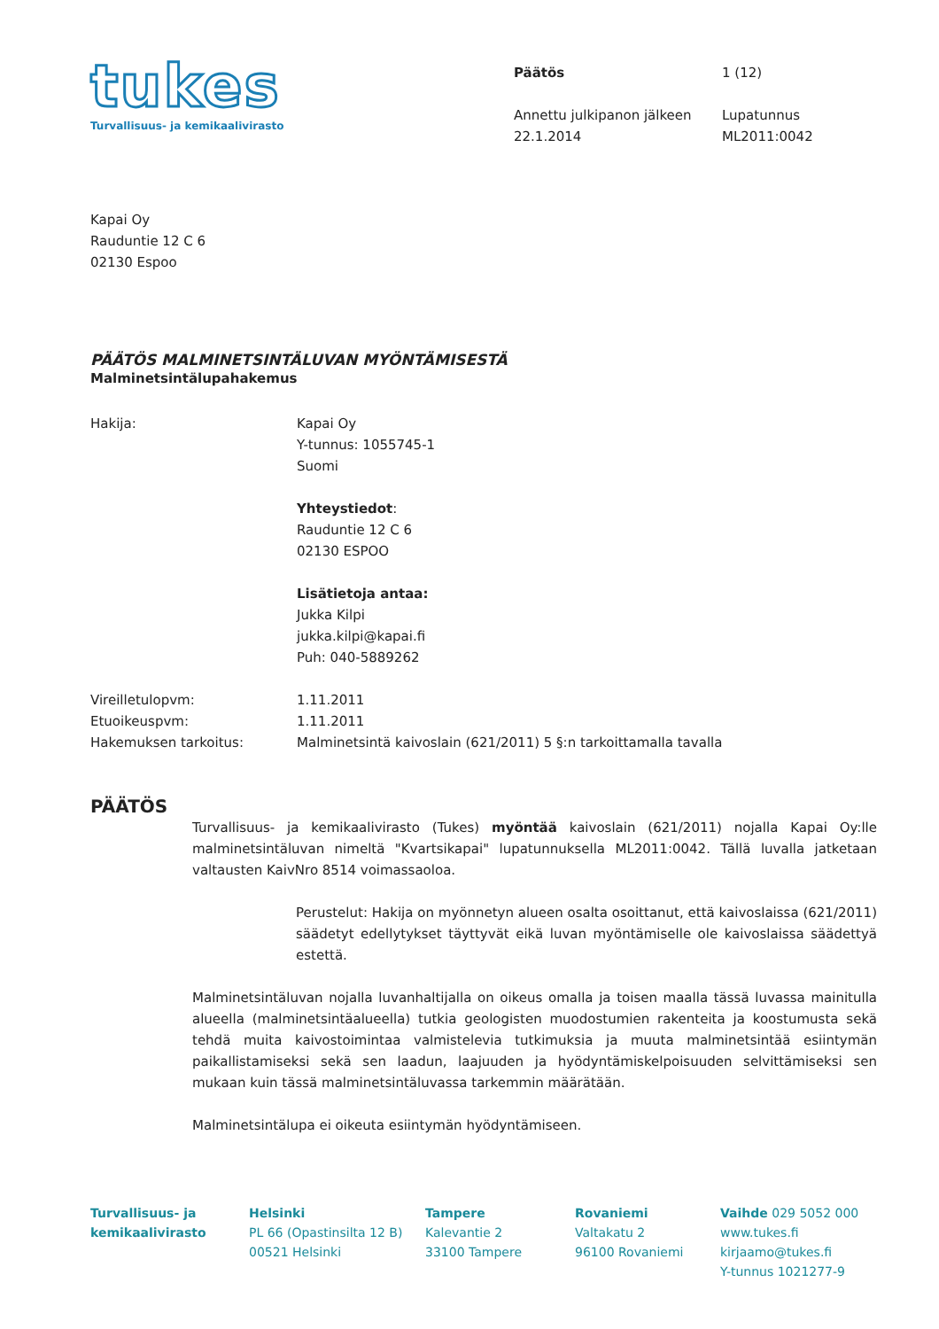tukes
Turvallisuus- ja kemikaalivirasto
Päätös 1 (12) Annettu julkipanon jälkeen
22.1.2014 Lupatunnus
ML2011:0042
Kapai Oy
Rauduntie 12 C 6
02130 Espoo
PÄÄTÖS MALMINETSINTÄLUVAN MYÖNTÄMISESTÄ
Malminetsintälupahakemus
Hakija: Kapai Oy
Y-tunnus: 1055745-1
Suomi
Yhteystiedot:
Rauduntie 12 C 6
02130 ESPOO
Lisätietoja antaa:
Jukka Kilpi
jukka.kilpi@kapai.fi
Puh: 040-5889262
Vireilletulopvm: 1.11.2011
Etuoikeuspvm: 1.11.2011
Hakemuksen tarkoitus: Malminetsintä kaivoslain (621/2011) 5 §:n tarkoittamalla tavalla
PÄÄTÖS
Turvallisuus- ja kemikaalivirasto (Tukes) myöntää kaivoslain (621/2011) nojalla Kapai Oy:lle malminetsintäluvan nimeltä "Kvartsikapai" lupatunnuksella ML2011:0042. Tällä luvalla jatketaan valtausten KaivNro 8514 voimassaoloa.
Perustelut: Hakija on myönnetyn alueen osalta osoittanut, että kaivoslaissa (621/2011) säädetyt edellytykset täyttyvät eikä luvan myöntämiselle ole kaivoslaissa säädettyä estettä.
Malminetsintäluvan nojalla luvanhaltijalla on oikeus omalla ja toisen maalla tässä luvassa mainitulla alueella (malminetsintäalueella) tutkia geologisten muodostumien rakenteita ja koostumusta sekä tehdä muita kaivostoimintaa valmistelevia tutkimuksia ja muuta malminetsintää esiintymän paikallistamiseksi sekä sen laadun, laajuuden ja hyödyntämiskelpoisuuden selvittämiseksi sen mukaan kuin tässä malminetsintäluvassa tarkemmin määrätään.
Malminetsintälupa ei oikeuta esiintymän hyödyntämiseen.
Turvallisuus- ja kemikaalivirasto
Helsinki
PL 66 (Opastinsilta 12 B)
00521 Helsinki
Tampere
Kalevantie 2
33100 Tampere
Rovaniemi
Valtakatu 2
96100 Rovaniemi
Vaihde 029 5052 000
www.tukes.fi
kirjaamo@tukes.fi
Y-tunnus 1021277-9